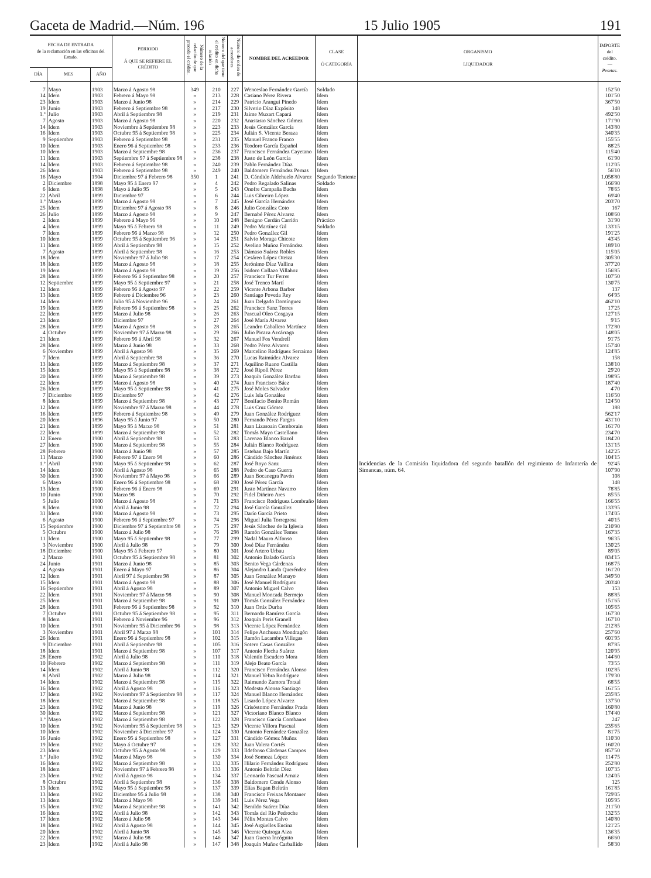Gaceta de Madrid.—Núm. 196 15 Julio 1905 191
| FECHA DE ENTRADA de la reclamación en las oficinas del Estado. | | | PERIODO Á QUE SE REFIERE EL CRÉDITO | Número de la relación de que procede el crédito. | Número del que tiene el crédito en dicha relación | Número de orden de acreedores | NOMBRE DEL ACREEDOR | CLASE Ó CATEGORÍA | ORGANISMO LIQUIDADOR | IMPORTE del crédito. — Pesetas. |
| --- | --- | --- | --- | --- | --- | --- | --- | --- | --- | --- |
| DÍA | MES | AÑO | | | | | | | | |
| 7 | Mayo | 1903 | Marzo á Agosto 98 | 349 | 210 | 227 | Wenceslao Fernández García | Soldado | Incidencias de la Comisión liquidadora del segundo batallón del regimiento de Infantería de Simancas, núm. 64. | 152'50 |
| 14 | Idem | 1903 | Febrero á Mayo 98 | » | 213 | 228 | Casiano Pérez Rivera | Idem | | 101'50 |
| 23 | Idem | 1903 | Marzo á Junio 98 | » | 214 | 229 | Patricio Arangui Pinedo | Idem | | 367'50 |
| 19 | Junio | 1903 | Febrero á Septiembre 98 | » | 217 | 230 | Silverio Díaz Expósito | Idem | | 148 |
| 1.º | Julio | 1903 | Abril á Septiembre 98 | » | 219 | 231 | Jaime Muxart Capará | Idem | | 492'50 |
| 7 | Agosto | 1903 | Marzo á Agosto 98 | » | 220 | 232 | Anastasio Sánchez Gómez | Idem | | 171'90 |
| 14 | Idem | 1903 | Noviembre á Septiembre 98 | » | 223 | 233 | Jesús González García | Idem | | 143'80 |
| 16 | Idem | 1903 | Octubre 95 á Septiembre 98 | » | 225 | 234 | Julián S. Vicente Beraza | Idem | | 340'35 |
| 9 | Septiembre | 1903 | Febrero á Septiembre 98 | » | 231 | 235 | Manuel Franco Franco | Idem | | 155'55 |
| 10 | Idem | 1903 | Enero 96 á Septiembre 98 | » | 233 | 236 | Teodoro García Español | Idem | | 88'25 |
| 10 | Idem | 1903 | Marzo á Septiembre 98 | » | 236 | 237 | Francisco Fernández Cayetano | Idem | | 115'40 |
| 11 | Idem | 1903 | Septiembre 97 á Septiembre 98 | » | 238 | 238 | Justo de León García | Idem | | 61'90 |
| 14 | Idem | 1903 | Febrero á Septiembre 98 | » | 240 | 239 | Pablo Fernández Díaz | Idem | | 112'05 |
| 26 | Idem | 1903 | Febrero á Septiembre 98 | » | 249 | 240 | Baldomero Fernández Pernas | Idem | | 56'10 |
| 16 | Mayo | 1904 | Diciembre 97 á Febrero 98 | 350 | 1 | 241 | D. Cándido Aldehuelo Alvarez | Segundo Teniente | | 1.058'80 |
| 2 | Diciembre | 1898 | Mayo 95 á Enero 97 | » | 4 | 242 | Pedro Regalado Salinas | Soldado | | 166'90 |
| 6 | Idem | 1898 | Mayo á Julio 95 | » | 5 | 243 | Onofre Campaña Bachs | Idem | | 78'65 |
| 22 | Abril | 1899 | Diciembre 97 | » | 6 | 244 | Luis Cibreiro López | Idem | | 69'40 |
| 1.º | Mayo | 1899 | Marzo á Agosto 98 | » | 7 | 245 | José García Hernández | Idem | | 203'70 |
| 25 | Idem | 1899 | Diciembre 97 á Agosto 98 | » | 8 | 246 | Julio González Coto | Idem | | 167 |
| 26 | Julio | 1899 | Marzo á Agosto 98 | » | 9 | 247 | Bernabé Pérez Alvarez | Idem | | 108'60 |
| 2 | Idem | 1899 | Febrero á Mayo 96 | » | 10 | 248 | Benigno Cerdán Carrión | Práctico | | 31'90 |
| 4 | Idem | 1899 | Mayo 95 á Febrero 98 | » | 11 | 249 | Pedro Martínez Gil | Soldado | | 133'15 |
| 7 | Idem | 1899 | Febrero 96 á Marzo 98 | » | 12 | 250 | Pedro González Gil | Idem | | 191'25 |
| 10 | Idem | 1899 | Octubre 95 á Septiembre 96 | » | 14 | 251 | Salvio Moraga Chicote | Idem | | 43'45 |
| 11 | Idem | 1899 | Abril á Septiembre 98 | » | 15 | 252 | Avelino Muñoz Fernández | Idem | | 189'10 |
| 7 | Agosto | 1899 | Abril á Septiembre 98 | » | 16 | 253 | Dámaso Suárez Robles | Idem | | 115'05 |
| 18 | Idem | 1899 | Noviembre 97 á Julio 98 | » | 17 | 254 | Cesáreo López Oteiza | Idem | | 305'30 |
| 18 | Idem | 1899 | Marzo á Agosto 98 | » | 18 | 255 | Jerónimo Díaz Vallina | Idem | | 377'20 |
| 19 | Idem | 1899 | Marzo á Agosto 98 | » | 19 | 256 | Isidoro Collazo Villahoz | Idem | | 156'85 |
| 28 | Idem | 1899 | Febrero 96 á Septiembre 98 | » | 20 | 257 | Francisco Tur Ferrer | Idem | | 107'50 |
| 12 | Septiembre | 1899 | Mayo 95 á Septiembre 97 | » | 21 | 258 | José Trenco Martí | Idem | | 130'75 |
| 12 | Idem | 1899 | Febrero 96 á Agosto 97 | » | 22 | 259 | Vicente Arbona Barber | Idem | | 137 |
| 13 | Idem | 1899 | Febrero á Diciembre 96 | » | 23 | 260 | Santiago Poveda Rey | Idem | | 64'95 |
| 14 | Idem | 1899 | Julio 95 á Noviembre 96 | » | 24 | 261 | Juan Delgado Domínguez | Idem | | 462'10 |
| 19 | Idem | 1899 | Febrero 96 á Septiembre 98 | » | 25 | 262 | Francisco Sanz Torres | Idem | | 17'25 |
| 22 | Idem | 1899 | Marzo á Julio 98 | » | 26 | 263 | Pascual Oleo Cosgaya | Idem | | 127'15 |
| 23 | Idem | 1899 | Diciembre 97 | » | 27 | 264 | José María Alvarez | Idem | | 9'15 |
| 28 | Idem | 1899 | Marzo á Agosto 98 | » | 28 | 265 | Leandro Caballero Martínez | Idem | | 172'80 |
| 4 | Octubre | 1899 | Noviembre 97 á Marzo 98 | » | 29 | 266 | Julio Picaza Azcárraga | Idem | | 148'05 |
| 21 | Idem | 1899 | Febrero 96 á Abril 98 | » | 32 | 267 | Manuel Fos Vendrell | Idem | | 91'75 |
| 28 | Idem | 1899 | Marzo á Junio 98 | » | 33 | 268 | Pedro Pérez Alvarez | Idem | | 157'40 |
| 6 | Noviembre | 1899 | Abril á Agosto 98 | » | 35 | 269 | Marcelino Rodríguez Serraimo | Idem | | 124'85 |
| 7 | Idem | 1899 | Abril á Septiembre 98 | » | 36 | 270 | Lucas Raimúdez Alvarez | Idem | | 158 |
| 13 | Idem | 1899 | Marzo á Septiembre 98 | » | 37 | 271 | Aquilino Ruano Castilla | Idem | | 138'10 |
| 15 | Idem | 1899 | Mayo 95 á Septiembre 98 | » | 38 | 272 | José Ripoll Pérez | Idem | | 29'20 |
| 20 | Idem | 1899 | Marzo á Septiembre 98 | » | 39 | 273 | Joaquín González Bardau | Idem | | 198'95 |
| 22 | Idem | 1899 | Marzo á Agosto 98 | » | 40 | 274 | Juan Francisco Báez | Idem | | 187'40 |
| 26 | Idem | 1899 | Mayo 95 á Septiembre 98 | » | 41 | 275 | José Moles Salvador | Idem | | 4'70 |
| 7 | Diciembre | 1899 | Diciembre 97 | » | 42 | 276 | Luis Isla González | Idem | | 116'50 |
| 8 | Idem | 1899 | Marzo á Septiembre 98 | » | 43 | 277 | Bonifacio Benito Román | Idem | | 124'50 |
| 12 | Idem | 1899 | Noviembre 97 á Marzo 98 | » | 44 | 278 | Luis Cruz Gómez | Idem | | 188 |
| 16 | Idem | 1899 | Febrero á Septiembre 98 | » | 49 | 279 | Juan González Rodríguez | Idem | | 562'17 |
| 20 | Idem | 1896 | Mayo 95 á Junio 97 | » | 50 | 280 | Fernando Pérez Fargos | Idem | | 431'10 |
| 21 | Idem | 1899 | Mayo 95 á Marzo 98 | » | 51 | 281 | Juan Lizasoain Cemborain | Idem | | 161'70 |
| 22 | Idem | 1899 | Marzo á Septiembre 98 | » | 52 | 282 | Tomás Mayo Castellano | Idem | | 234'70 |
| 12 | Enero | 1900 | Abril á Septiembre 98 | » | 53 | 283 | Larenzo Blanco Bazol | Idem | | 184'20 |
| 27 | Idem | 1900 | Marzo á Septiembre 98 | » | 55 | 284 | Julián Blanco Rodríguez | Idem | | 131'15 |
| 28 | Febrero | 1900 | Marzo á Junio 98 | » | 57 | 285 | Esteban Bajo Martín | Idem | | 142'25 |
| 11 | Marzo | 1900 | Febrero 97 á Enero 98 | » | 60 | 286 | Cándido Sánchez Jiménez | Idem | | 104'15 |
| 1.º | Abril | 1900 | Mayo 95 á Septiembre 98 | » | 62 | 287 | José Royo Sanz | Idem | | 92'45 |
| 14 | Idem | 1900 | Abril á Agosto 98 | » | 65 | 288 | Pedro de Caso Guerra | Idem | | 107'90 |
| 30 | Idem | 1900 | Noviembre 97 á Mayo 98 | » | 66 | 289 | Juan Bocanegra Pavón | Idem | | 108 |
| 6 | Mayo | 1900 | Enero 96 á Septiembre 98 | » | 68 | 290 | José Pérez García | Idem | | 148 |
| 13 | Idem | 1900 | Febrero 96 á Enero 98 | » | 69 | 291 | Justo Martínez Navarro | Idem | | 78'85 |
| 10 | Junio | 1900 | Marzo 98 | » | 70 | 292 | Fidel Diñeiro Ares | Idem | | 85'55 |
| 5 | Julio | 1000 | Marzo á Agosto 98 | » | 71 | 293 | Francisco Rodríguez Lombraño | Idem | | 166'55 |
| 8 | Idem | 1900 | Abril á Junio 98 | » | 72 | 294 | José García González | Idem | | 133'95 |
| 31 | Idem | 1900 | Marzo á Agosto 98 | » | 73 | 295 | Darío García Prieto | Idem | | 174'05 |
| 6 | Agosto | 1900 | Febrero 96 á Septiembre 97 | » | 74 | 296 | Miguel Julia Torregrosa | Idem | | 40'15 |
| 15 | Septiembre | 1900 | Diciembre 97 á Septiembre 98 | » | 75 | 297 | Jesús Sánchez de la Iglesia | Idem | | 210'90 |
| 5 | Octubre | 1900 | Marzo á Julio 98 | » | 76 | 298 | Ramón González Temes | Idem | | 167'35 |
| 11 | Idem | 1900 | Mayo 95 á Septiembre 98 | » | 77 | 299 | Nadal Mauro Alfonso | Idem | | 96'35 |
| 3 | Noviembre | 1900 | Abril á Julio 98 | » | 79 | 300 | José Díaz Fernández | Idem | | 130'25 |
| 18 | Diciembre | 1900 | Mayo 95 á Febrero 97 | » | 80 | 301 | José Artero Urbau | Idem | | 89'05 |
| 2 | Marzo | 1901 | Octubre 95 á Septiembre 98 | » | 81 | 302 | Antonio Balado García | Idem | | 834'15 |
| 24 | Junio | 1901 | Marzo á Junio 98 | » | 85 | 303 | Benito Vega Cárdenas | Idem | | 168'75 |
| 4 | Agosto | 1901 | Enero á Mayo 97 | » | 86 | 304 | Alejandro Landa Queréndez | Idem | | 161'20 |
| 12 | Idem | 1901 | Abril 97 á Septiembre 98 | » | 87 | 305 | Juan González Manayo | Idem | | 349'50 |
| 15 | Idem | 1901 | Marzo á Agosto 98 | » | 88 | 306 | José Manuel Rodríguez | Idem | | 203'40 |
| 16 | Septiembre | 1901 | Abril á Agosto 98 | » | 89 | 307 | Antonio Miguel Calvo | Idem | | 153 |
| 22 | Idem | 1901 | Noviembre 97 á Marzo 98 | » | 90 | 308 | Manuel Moncada Bermejo | Idem | | 88'85 |
| 25 | Idem | 1901 | Marzo á Septiembre 98 | » | 91 | 309 | Tomás González Fernández | Idem | | 151'65 |
| 28 | Idem | 1901 | Febrero 96 á Septiembre 98 | » | 92 | 310 | Juan Ortiz Durba | Idem | | 105'65 |
| 7 | Octubre | 1901 | Octubre 95 á Septiembre 98 | » | 95 | 311 | Bernardo Ramírez García | Idem | | 167'30 |
| 8 | Idem | 1901 | Febrero á Noviembre 96 | » | 96 | 312 | Joaquín Peris Granell | Idem | | 167'10 |
| 10 | Idem | 1901 | Noviembre 95 á Diciembre 96 | » | 98 | 313 | Vicente López Fernández | Idem | | 212'85 |
| 3 | Noviembre | 1901 | Abril 97 á Marzo 98 | » | 101 | 314 | Felipe Anchueza Mondragón | Idem | | 257'60 |
| 26 | Idem | 1901 | Enero 96 á Septiembre 98 | » | 102 | 315 | Ramón Lacambra Villegas | Idem | | 601'95 |
| 9 | Diciembre | 1901 | Abril á Septiembre 98 | » | 105 | 316 | Sotero Casas González | Idem | | 87'85 |
| 18 | Idem | 1901 | Marzo á Septiembre 98 | » | 107 | 317 | Antonio Flecha Suárez | Idem | | 120'95 |
| 28 | Enero | 1902 | Abril á Julio 98 | » | 110 | 318 | Valentín Escudero Mora | Idem | | 144'60 |
| 10 | Febrero | 1902 | Marzo á Septiembre 98 | » | 111 | 319 | Alejo Beato García | Idem | | 73'55 |
| 14 | Idem | 1902 | Abril á Junio 98 | » | 112 | 320 | Francisco Fernández Alonso | Idem | | 102'85 |
| 8 | Abril | 1902 | Marzo á Julio 98 | » | 114 | 321 | Manuel Yebra Rodríguez | Idem | | 179'30 |
| 14 | Idem | 1902 | Marzo á Septiembre 98 | » | 115 | 322 | Raimundo Zamora Torzal | Idem | | 68'55 |
| 16 | Idem | 1902 | Abril á Agosto 98 | » | 116 | 323 | Modesto Alonso Santiago | Idem | | 161'55 |
| 17 | Idem | 1902 | Noviembre 97 á Septiembre 98 | » | 117 | 324 | Manuel Blanco Hernández | Idem | | 235'85 |
| 18 | Idem | 1902 | Marzo á Septiembre 98 | » | 118 | 325 | Lisardo López Alvarez | Idem | | 137'50 |
| 23 | Idem | 1902 | Marzo á Junio 98 | » | 119 | 326 | Crisóstomo Fernández Prada | Idem | | 160'80 |
| 30 | Idem | 1902 | Marzo á Septiembre 98 | » | 121 | 327 | Victoriano Blanco Blanco | Idem | | 174'40 |
| 1.º | Mayo | 1902 | Marzo á Septiembre 98 | » | 122 | 328 | Francisco García Combanos | Idem | | 247 |
| 10 | Idem | 1902 | Noviembre 95 á Septiembre 98 | » | 123 | 329 | Vicente Villora Pascual | Idem | | 235'65 |
| 10 | Idem | 1902 | Noviembre á Diciembre 97 | » | 124 | 330 | Antonio Fernández González | Idem | | 81'75 |
| 16 | Junio | 1902 | Enero 95 á Septiembre 98 | » | 127 | 331 | Cándido Gómez Muñoz | Idem | | 110'30 |
| 19 | Idem | 1902 | Mayo á Octubre 97 | » | 128 | 332 | Juan Valera Cortés | Idem | | 160'20 |
| 23 | Idem | 1902 | Octubre 95 á Agosto 98 | » | 129 | 333 | Ildefonso Cárdenas Campos | Idem | | 857'50 |
| 1.º | Julio | 1902 | Marzo á Mayo 98 | » | 130 | 334 | José Somoza López | Idem | | 114'75 |
| 16 | Idem | 1902 | Marzo á Septiembre 98 | » | 132 | 335 | Hilario Fernández Rodríguez | Idem | | 252'80 |
| 18 | Idem | 1902 | Noviembre 97 á Febrero 98 | » | 133 | 336 | Antonio Beltrán Díez | Idem | | 107'35 |
| 23 | Idem | 1902 | Abril á Agosto 98 | » | 134 | 337 | Leonardo Pascual Arnaiz | Idem | | 124'05 |
| 8 | Octubre | 1902 | Abril á Septiembre 98 | » | 136 | 338 | Baldomero Conde Alonso | Idem | | 125 |
| 13 | Idem | 1902 | Mayo 95 á Septiembre 98 | » | 137 | 339 | Elías Bagan Beltrán | Idem | | 161'85 |
| 13 | Idem | 1902 | Diciembre 95 á Julio 98 | » | 138 | 340 | Francisco Freixas Montaner | Idem | | 729'05 |
| 13 | Idem | 1902 | Marzo á Mayo 98 | » | 139 | 341 | Luis Pérez Vega | Idem | | 105'95 |
| 15 | Idem | 1902 | Marzo á Septiembre 98 | » | 141 | 342 | Benildo Suárez Díaz | Idem | | 211'50 |
| 16 | Idem | 1902 | Abril á Julio 98 | » | 142 | 343 | Tomás del Río Pedroche | Idem | | 132'55 |
| 17 | Idem | 1902 | Marzo á Julio 98 | » | 143 | 344 | Félix Montes Calvo | Idem | | 140'80 |
| 18 | Idem | 1902 | Abril á Agosto 98 | » | 144 | 345 | José Argüelles Encina | Idem | | 121'25 |
| 20 | Idem | 1902 | Abril á Junio 98 | » | 145 | 346 | Vicente Quiroga Aiza | Idem | | 136'35 |
| 22 | Idem | 1902 | Marzo á Julio 98 | » | 146 | 347 | Juan Guerra Incógnito | Idem | | 66'60 |
| 23 | Idem | 1902 | Abril á Julio 98 | » | 147 | 348 | Joaquín Muñoz Carballido | Idem | | 58'30 |